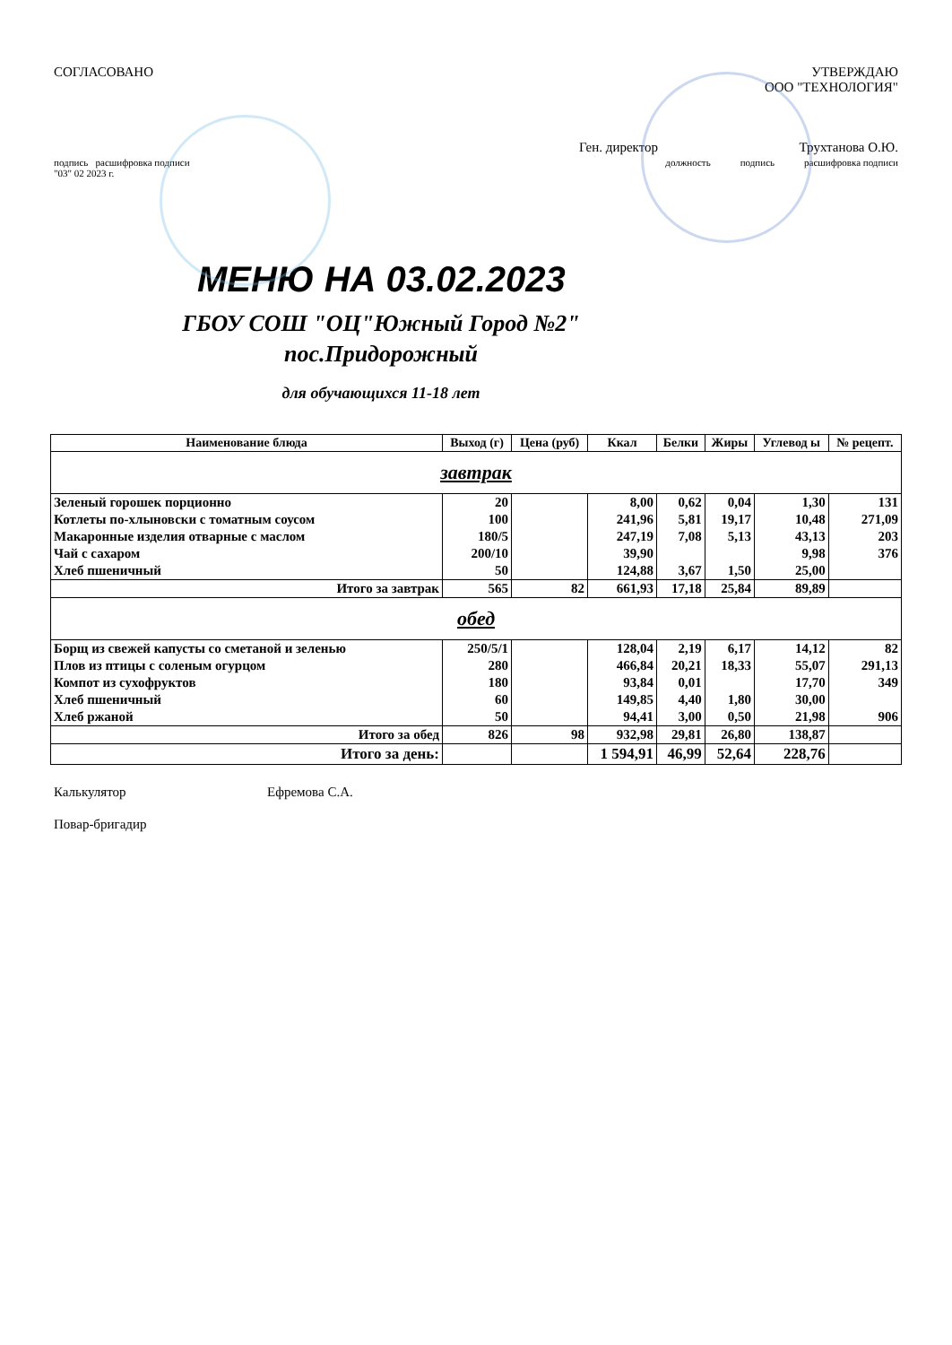СОГЛАСОВАНО УТВЕРЖДАЮ
ООО "ТЕХНОЛОГИЯ"
Ген. директор Трухтанова О.Ю.
подпись расшифровка подписи
"03" 02 2023 г.
должность подпись расшифровка подписи
МЕНЮ НА 03.02.2023
ГБОУ СОШ "ОЦ"Южный Город №2" пос.Придорожный
для обучающихся 11-18 лет
| Наименование блюда | Выход (г) | Цена (руб) | Ккал | Белки | Жиры | Углевод ы | № рецепт. |
| --- | --- | --- | --- | --- | --- | --- | --- |
| завтрак | | | | | | | |
| Зеленый горошек порционно | 20 | | 8,00 | 0,62 | 0,04 | 1,30 | 131 |
| Котлеты по-хлыновски с томатным соусом | 100 | | 241,96 | 5,81 | 19,17 | 10,48 | 271,09 |
| Макаронные изделия отварные с маслом | 180/5 | | 247,19 | 7,08 | 5,13 | 43,13 | 203 |
| Чай с сахаром | 200/10 | | 39,90 | | | 9,98 | 376 |
| Хлеб пшеничный | 50 | | 124,88 | 3,67 | 1,50 | 25,00 | |
| Итого за завтрак | 565 | 82 | 661,93 | 17,18 | 25,84 | 89,89 | |
| обед | | | | | | | |
| Борщ из свежей капусты со сметаной и зеленью | 250/5/1 | | 128,04 | 2,19 | 6,17 | 14,12 | 82 |
| Плов из птицы с соленым огурцом | 280 | | 466,84 | 20,21 | 18,33 | 55,07 | 291,13 |
| Компот из сухофруктов | 180 | | 93,84 | 0,01 | | 17,70 | 349 |
| Хлеб пшеничный | 60 | | 149,85 | 4,40 | 1,80 | 30,00 | |
| Хлеб ржаной | 50 | | 94,41 | 3,00 | 0,50 | 21,98 | 906 |
| Итого за обед | 826 | 98 | 932,98 | 29,81 | 26,80 | 138,87 | |
| Итого за день: | | | 1 594,91 | 46,99 | 52,64 | 228,76 | |
Калькулятор Ефремова С.А.
Повар-бригадир